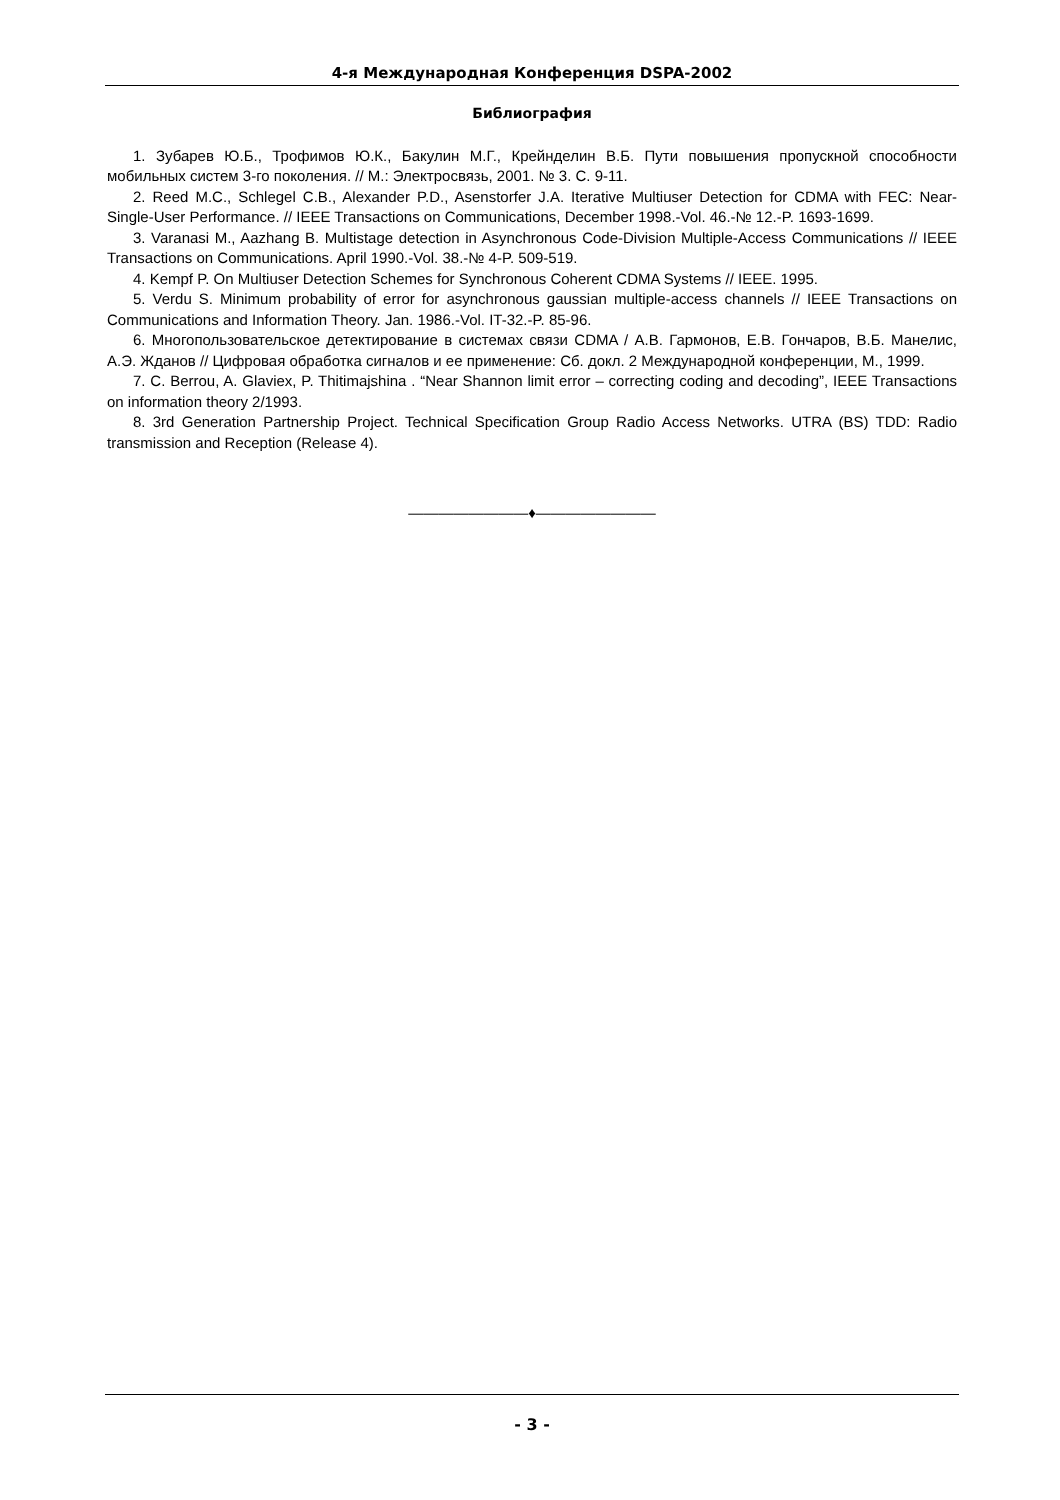4-я Международная Конференция DSPA-2002
Библиография
1. Зубарев Ю.Б., Трофимов Ю.К., Бакулин М.Г., Крейнделин В.Б. Пути повышения пропускной способности мобильных систем 3-го поколения. // М.: Электросвязь, 2001. № 3. С. 9-11.
2. Reed M.C., Schlegel C.B., Alexander P.D., Asenstorfer J.A. Iterative Multiuser Detection for CDMA with FEC: Near-Single-User Performance. // IEEE Transactions on Communications, December 1998.-Vol. 46.-№ 12.-P. 1693-1699.
3. Varanasi M., Aazhang B. Multistage detection in Asynchronous Code-Division Multiple-Access Communications // IEEE Transactions on Communications. April 1990.-Vol. 38.-№ 4-P. 509-519.
4. Kempf P. On Multiuser Detection Schemes for Synchronous Coherent CDMA Systems // IEEE. 1995.
5. Verdu S. Minimum probability of error for asynchronous gaussian multiple-access channels // IEEE Transactions on Communications and Information Theory. Jan. 1986.-Vol. IT-32.-P. 85-96.
6. Многопользовательское детектирование в системах связи CDMA / А.В. Гармонов, Е.В. Гончаров, В.Б. Манелис, А.Э. Жданов // Цифровая обработка сигналов и ее применение: Сб. докл. 2 Международной конференции, М., 1999.
7. C. Berrou, A. Glaviex, P. Thitimajshina . “Near Shannon limit error – correcting coding and decoding”, IEEE Transactions on information theory 2/1993.
8. 3rd Generation Partnership Project. Technical Specification Group Radio Access Networks. UTRA (BS) TDD: Radio transmission and Reception (Release 4).
————————♦————————
- 3 -